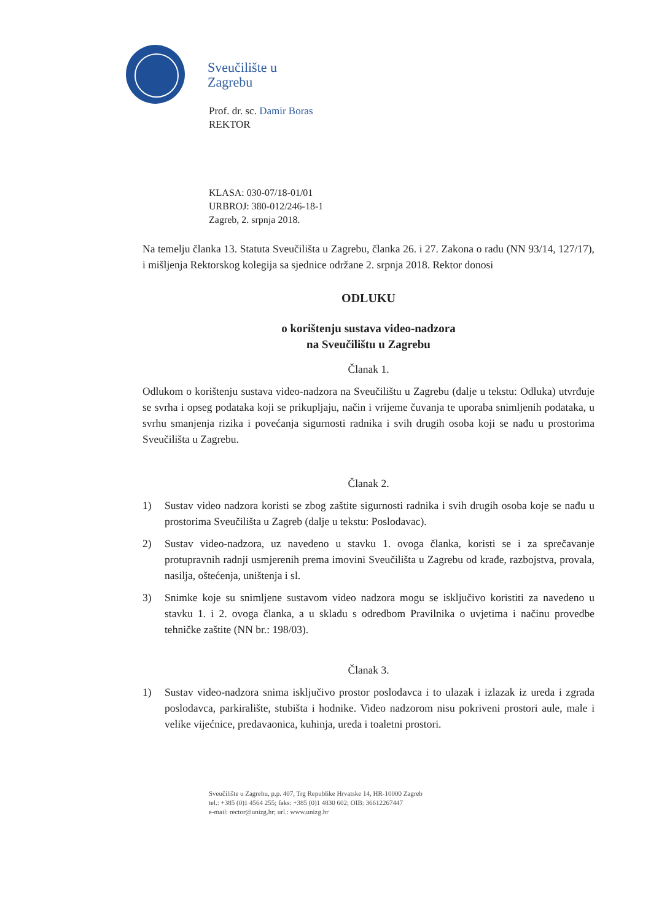Sveučilište u
Zagrebu
Prof. dr. sc. Damir Boras
REKTOR
KLASA: 030-07/18-01/01
URBROJ: 380-012/246-18-1
Zagreb, 2. srpnja 2018.
Na temelju članka 13. Statuta Sveučilišta u Zagrebu, članka 26. i 27. Zakona o radu (NN 93/14, 127/17), i mišljenja Rektorskog kolegija sa sjednice održane 2. srpnja 2018. Rektor donosi
ODLUKU
o korištenju sustava video-nadzora
na Sveučilištu u Zagrebu
Članak 1.
Odlukom o korištenju sustava video-nadzora na Sveučilištu u Zagrebu (dalje u tekstu: Odluka) utvrđuje se svrha i opseg podataka koji se prikupljaju, način i vrijeme čuvanja te uporaba snimljenih podataka, u svrhu smanjenja rizika i povećanja sigurnosti radnika i svih drugih osoba koji se nađu u prostorima Sveučilišta u Zagrebu.
Članak 2.
1) Sustav video nadzora koristi se zbog zaštite sigurnosti radnika i svih drugih osoba koje se nađu u prostorima Sveučilišta u Zagreb (dalje u tekstu: Poslodavac).
2) Sustav video-nadzora, uz navedeno u stavku 1. ovoga članka, koristi se i za sprečavanje protupravnih radnji usmjerenih prema imovini Sveučilišta u Zagrebu od krađe, razbojstva, provala, nasilja, oštećenja, uništenja i sl.
3) Snimke koje su snimljene sustavom video nadzora mogu se isključivo koristiti za navedeno u stavku 1. i 2. ovoga članka, a u skladu s odredbom Pravilnika o uvjetima i načinu provedbe tehničke zaštite (NN br.: 198/03).
Članak 3.
1) Sustav video-nadzora snima isključivo prostor poslodavca i to ulazak i izlazak iz ureda i zgrada poslodavca, parkiralište, stubišta i hodnike. Video nadzorom nisu pokriveni prostori aule, male i velike vijećnice, predavaonica, kuhinja, ureda i toaletni prostori.
Sveučilište u Zagrebu, p.p. 407, Trg Republike Hrvatske 14, HR-10000 Zagreb
tel.: +385 (0)1 4564 255; faks: +385 (0)1 4830 602; OIB: 36612267447
e-mail: rector@unizg.hr; url.: www.unizg.hr